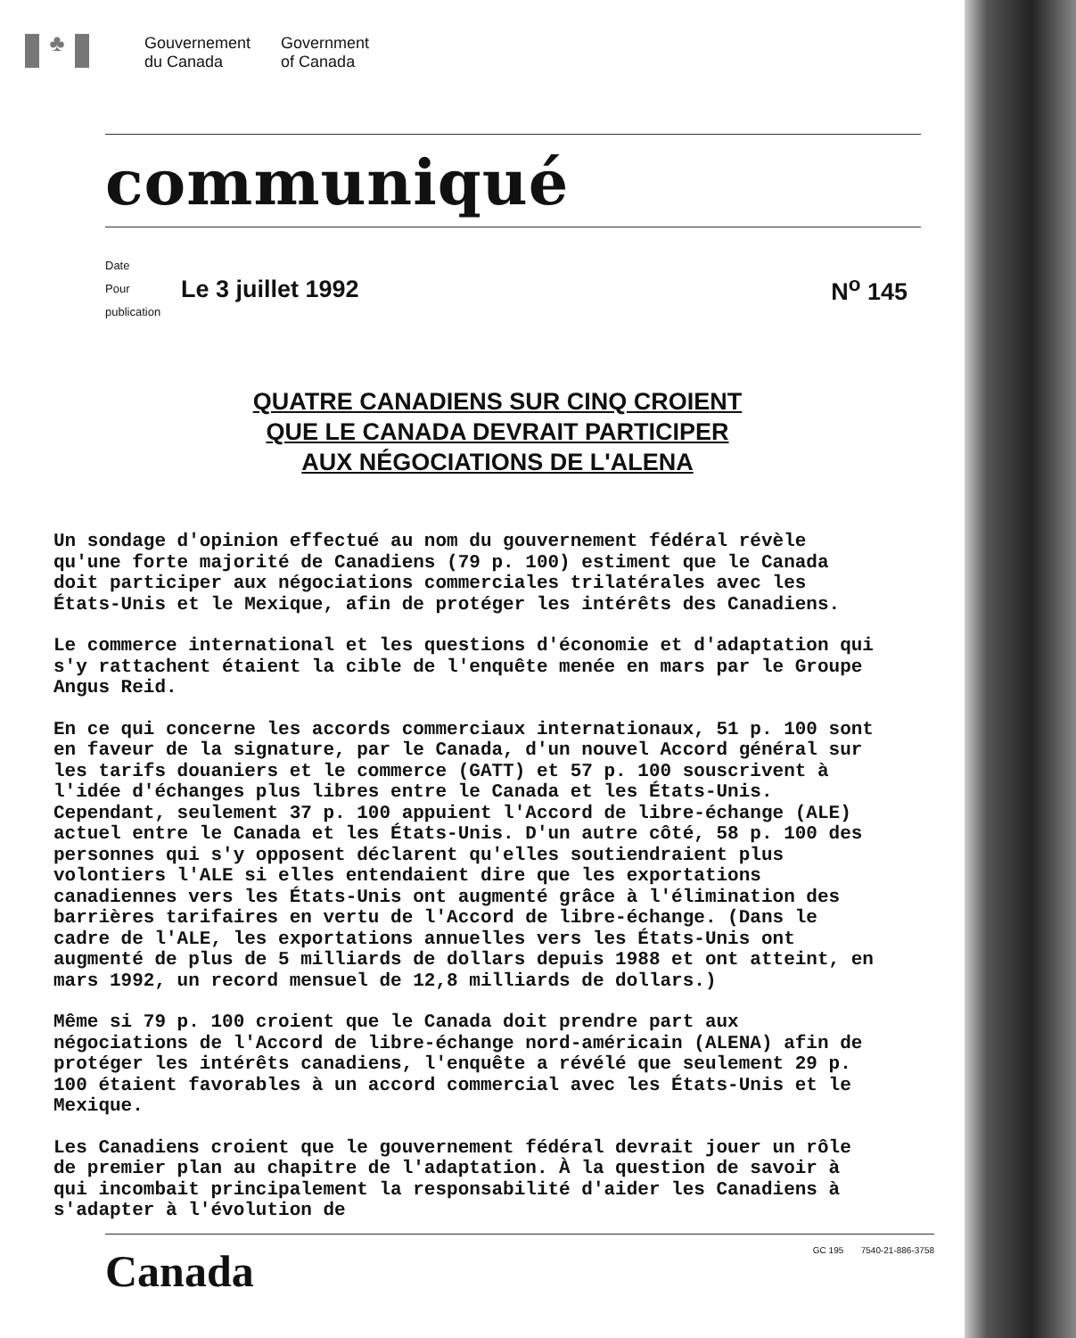♣
Gouvernement
du Canada
Government
of Canada
communiqué
Date
Pour publication
Le 3 juillet 1992 N<sup>o</sup> 145
QUATRE CANADIENS SUR CINQ CROIENT
QUE LE CANADA DEVRAIT PARTICIPER
AUX NÉGOCIATIONS DE L'ALENA
Un sondage d'opinion effectué au nom du gouvernement fédéral révèle qu'une forte majorité de Canadiens (79 p. 100) estiment que le Canada doit participer aux négociations commerciales trilatérales avec les États-Unis et le Mexique, afin de protéger les intérêts des Canadiens.
Le commerce international et les questions d'économie et d'adaptation qui s'y rattachent étaient la cible de l'enquête menée en mars par le Groupe Angus Reid.
En ce qui concerne les accords commerciaux internationaux, 51 p. 100 sont en faveur de la signature, par le Canada, d'un nouvel Accord général sur les tarifs douaniers et le commerce (GATT) et 57 p. 100 souscrivent à l'idée d'échanges plus libres entre le Canada et les États-Unis. Cependant, seulement 37 p. 100 appuient l'Accord de libre-échange (ALE) actuel entre le Canada et les États-Unis. D'un autre côté, 58 p. 100 des personnes qui s'y opposent déclarent qu'elles soutiendraient plus volontiers l'ALE si elles entendaient dire que les exportations canadiennes vers les États-Unis ont augmenté grâce à l'élimination des barrières tarifaires en vertu de l'Accord de libre-échange. (Dans le cadre de l'ALE, les exportations annuelles vers les États-Unis ont augmenté de plus de 5 milliards de dollars depuis 1988 et ont atteint, en mars 1992, un record mensuel de 12,8 milliards de dollars.)
Même si 79 p. 100 croient que le Canada doit prendre part aux négociations de l'Accord de libre-échange nord-américain (ALENA) afin de protéger les intérêts canadiens, l'enquête a révélé que seulement 29 p. 100 étaient favorables à un accord commercial avec les États-Unis et le Mexique.
Les Canadiens croient que le gouvernement fédéral devrait jouer un rôle de premier plan au chapitre de l'adaptation. À la question de savoir à qui incombait principalement la responsabilité d'aider les Canadiens à s'adapter à l'évolution de
Canada
GC 195 7540-21-886-3758